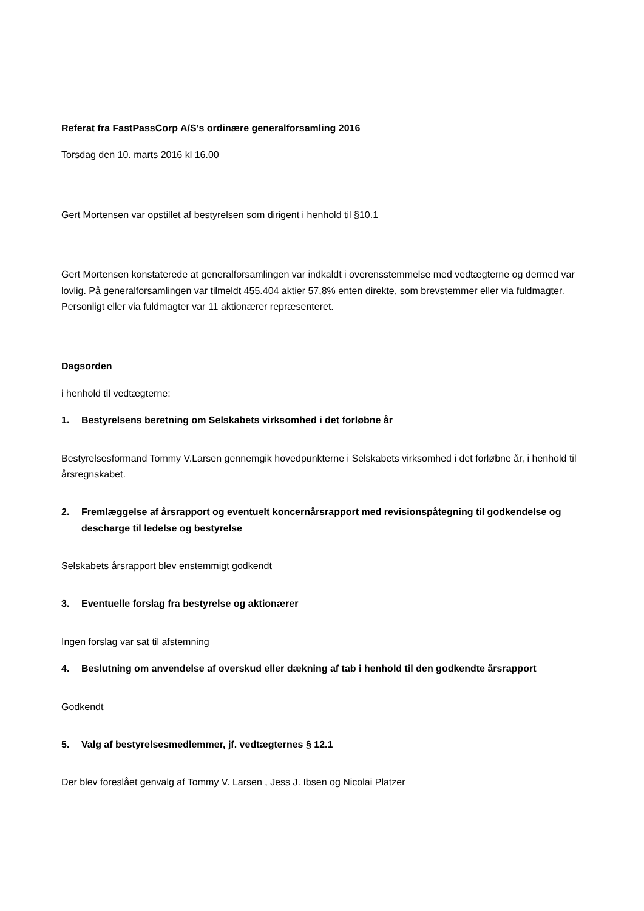Referat fra FastPassCorp A/S’s ordinære generalforsamling 2016
Torsdag den 10. marts 2016 kl 16.00
Gert Mortensen var opstillet af bestyrelsen som dirigent i henhold til §10.1
Gert Mortensen konstaterede at generalforsamlingen var indkaldt i overensstemmelse med vedtægterne og dermed var lovlig. På generalforsamlingen var tilmeldt 455.404 aktier 57,8% enten direkte, som brevstemmer eller via fuldmagter. Personligt eller via fuldmagter var 11 aktionærer repræsenteret.
Dagsorden
i henhold til vedtægterne:
1. Bestyrelsens beretning om Selskabets virksomhed i det forløbne år
Bestyrelsesformand Tommy V.Larsen gennemgik hovedpunkterne i Selskabets virksomhed i det forløbne år, i henhold til årsregnskabet.
2. Fremlæggelse af årsrapport og eventuelt koncernårsrapport med revisionspåtegning til godkendelse og descharge til ledelse og bestyrelse
Selskabets årsrapport blev enstemmigt godkendt
3. Eventuelle forslag fra bestyrelse og aktionærer
Ingen forslag var sat til afstemning
4. Beslutning om anvendelse af overskud eller dækning af tab i henhold til den godkendte årsrapport
Godkendt
5. Valg af bestyrelsesmedlemmer, jf. vedtægternes § 12.1
Der blev foreslået genvalg af Tommy V. Larsen , Jess J. Ibsen og Nicolai Platzer